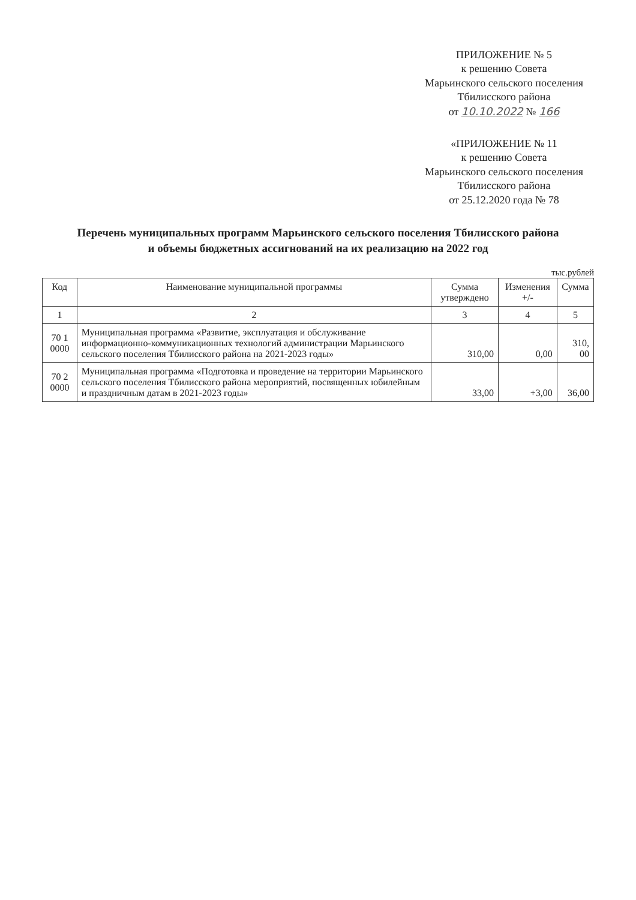ПРИЛОЖЕНИЕ № 5
к решению Совета
Марьинского сельского поселения
Тбилисского района
от 10.10.2022 № 166
«ПРИЛОЖЕНИЕ № 11
к решению Совета
Марьинского сельского поселения
Тбилисского района
от 25.12.2020 года № 78
Перечень муниципальных программ Марьинского сельского поселения Тбилисского района
и объемы бюджетных ассигнований на их реализацию на 2022 год
тыс.рублей
| Код | Наименование муниципальной программы | Сумма утверждено | Изменения +/- | Сумма |
| --- | --- | --- | --- | --- |
| 1 | 2 | 3 | 4 | 5 |
| 70 1 0000 | Муниципальная программа «Развитие, эксплуатация и обслуживание информационно-коммуникационных технологий администрации Марьинского сельского поселения Тбилисского района на 2021-2023 годы» | 310,00 | 0,00 | 310, 00 |
| 70 2 0000 | Муниципальная программа «Подготовка и проведение на территории Марьинского сельского поселения Тбилисского района мероприятий, посвященных юбилейным и праздничным датам в 2021-2023 годы» | 33,00 | +3,00 | 36,00 |